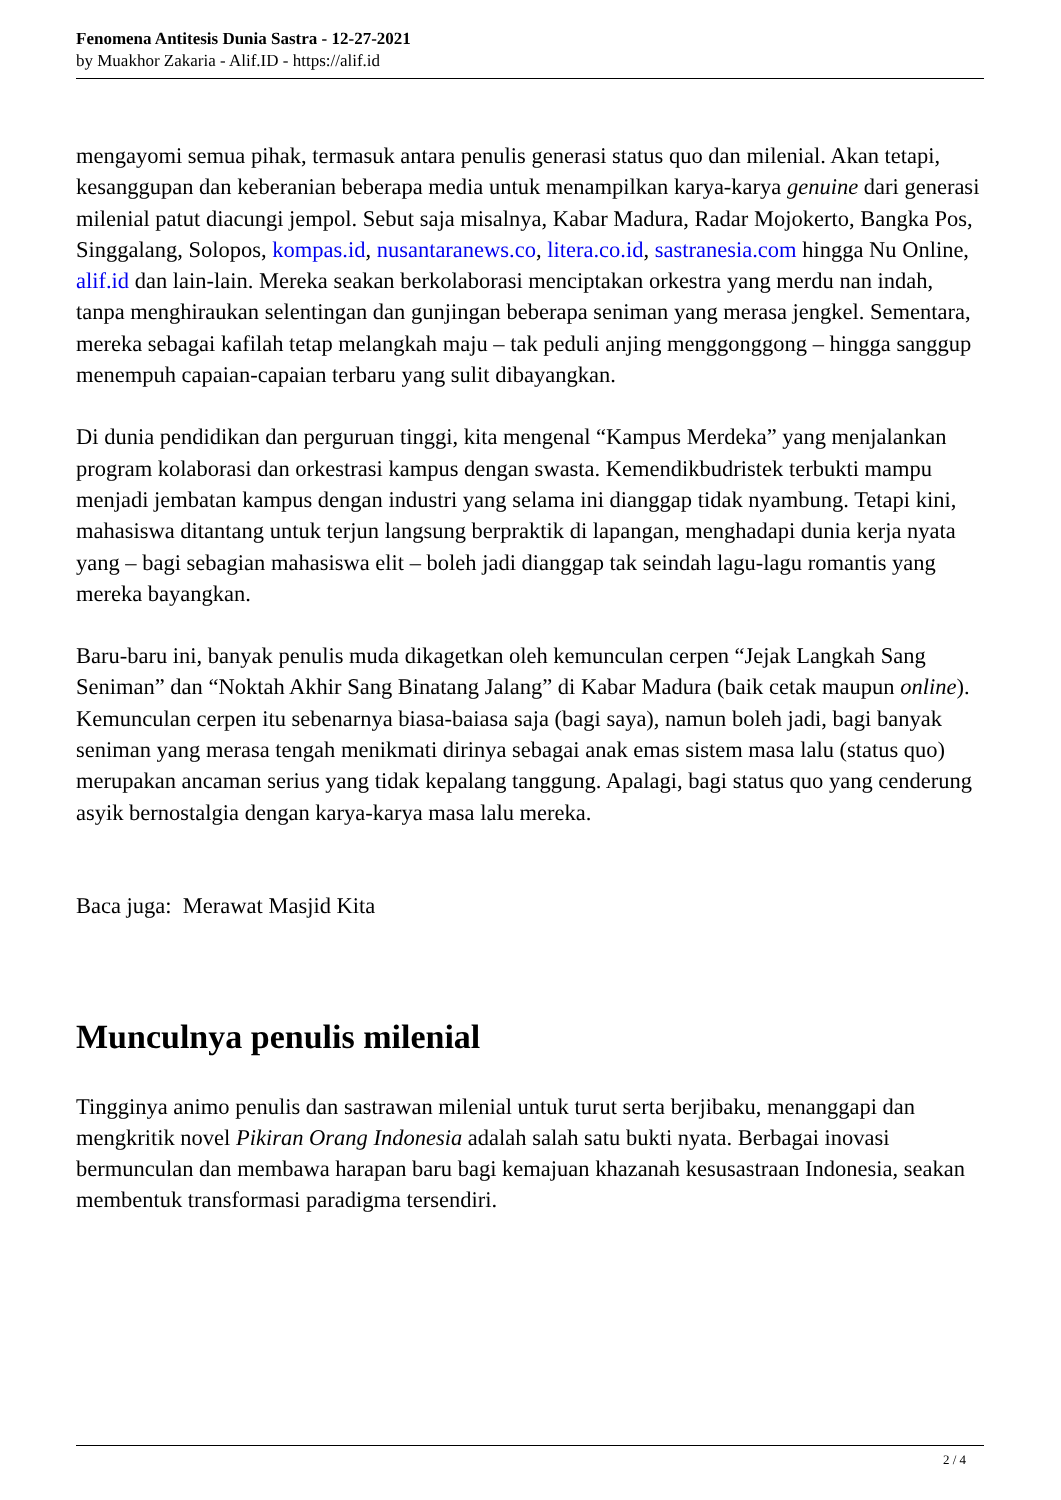Fenomena Antitesis Dunia Sastra - 12-27-2021
by Muakhor Zakaria - Alif.ID - https://alif.id
mengayomi semua pihak, termasuk antara penulis generasi status quo dan milenial. Akan tetapi, kesanggupan dan keberanian beberapa media untuk menampilkan karya-karya genuine dari generasi milenial patut diacungi jempol. Sebut saja misalnya, Kabar Madura, Radar Mojokerto, Bangka Pos, Singgalang, Solopos, kompas.id, nusantaranews.co, litera.co.id, sastranesia.com hingga Nu Online, alif.id dan lain-lain. Mereka seakan berkolaborasi menciptakan orkestra yang merdu nan indah, tanpa menghiraukan selentingan dan gunjingan beberapa seniman yang merasa jengkel. Sementara, mereka sebagai kafilah tetap melangkah maju – tak peduli anjing menggonggong – hingga sanggup menempuh capaian-capaian terbaru yang sulit dibayangkan.
Di dunia pendidikan dan perguruan tinggi, kita mengenal “Kampus Merdeka” yang menjalankan program kolaborasi dan orkestrasi kampus dengan swasta. Kemendikbudristek terbukti mampu menjadi jembatan kampus dengan industri yang selama ini dianggap tidak nyambung. Tetapi kini, mahasiswa ditantang untuk terjun langsung berpraktik di lapangan, menghadapi dunia kerja nyata yang – bagi sebagian mahasiswa elit – boleh jadi dianggap tak seindah lagu-lagu romantis yang mereka bayangkan.
Baru-baru ini, banyak penulis muda dikagetkan oleh kemunculan cerpen “Jejak Langkah Sang Seniman” dan “Noktah Akhir Sang Binatang Jalang” di Kabar Madura (baik cetak maupun online). Kemunculan cerpen itu sebenarnya biasa-baiasa saja (bagi saya), namun boleh jadi, bagi banyak seniman yang merasa tengah menikmati dirinya sebagai anak emas sistem masa lalu (status quo) merupakan ancaman serius yang tidak kepalang tanggung. Apalagi, bagi status quo yang cenderung asyik bernostalgia dengan karya-karya masa lalu mereka.
Baca juga: Merawat Masjid Kita
Munculnya penulis milenial
Tingginya animo penulis dan sastrawan milenial untuk turut serta berjibaku, menanggapi dan mengkritik novel Pikiran Orang Indonesia adalah salah satu bukti nyata. Berbagai inovasi bermunculan dan membawa harapan baru bagi kemajuan khazanah kesusastraan Indonesia, seakan membentuk transformasi paradigma tersendiri.
2 / 4